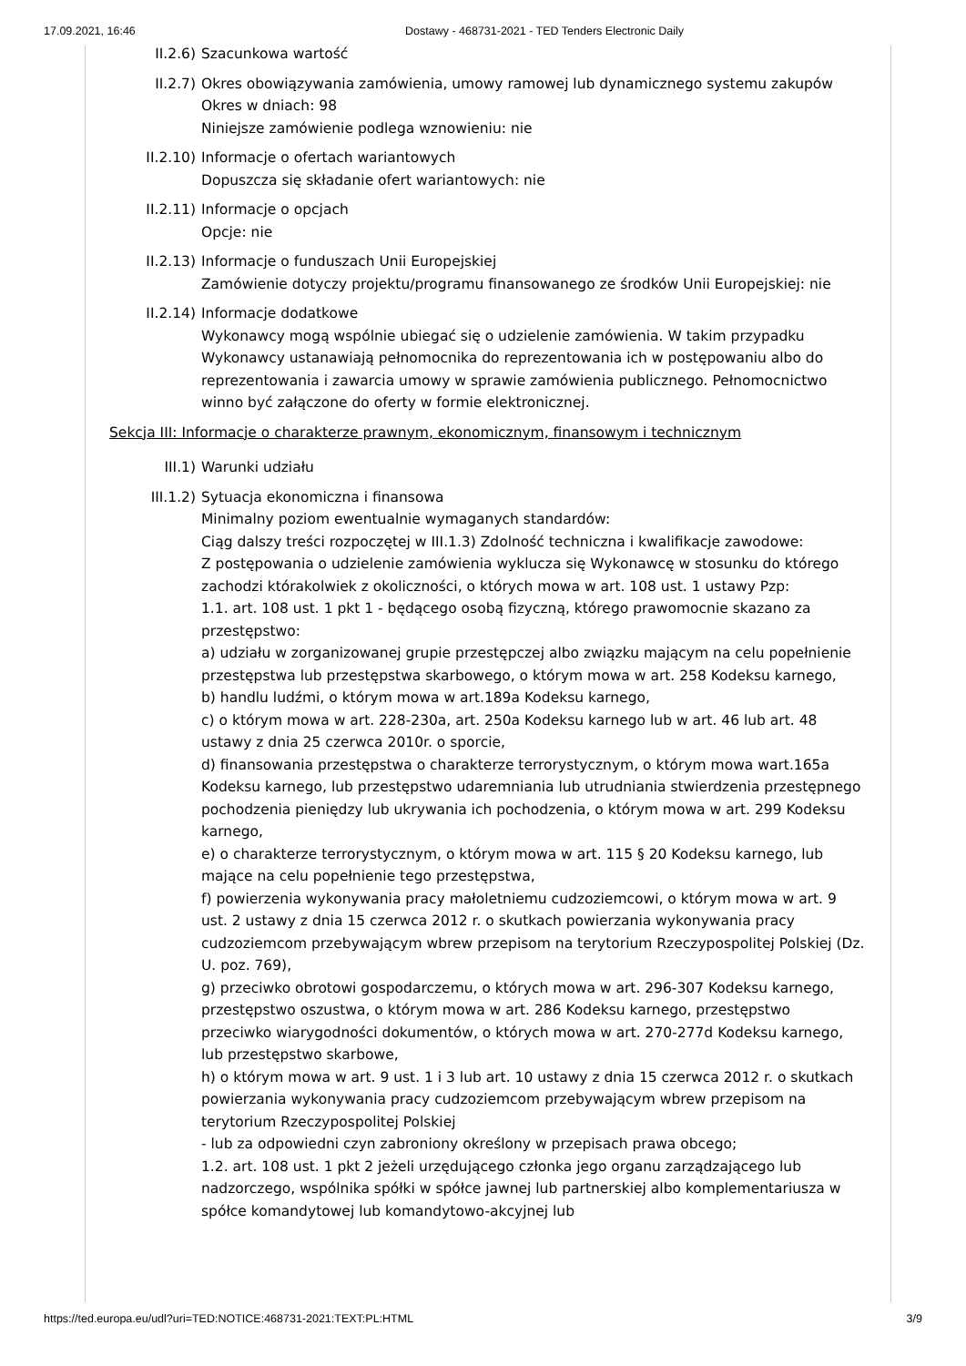17.09.2021, 16:46 Dostawy - 468731-2021 - TED Tenders Electronic Daily
II.2.6) Szacunkowa wartość
II.2.7) Okres obowiązywania zamówienia, umowy ramowej lub dynamicznego systemu zakupów
Okres w dniach: 98
Niniejsze zamówienie podlega wznowieniu: nie
II.2.10) Informacje o ofertach wariantowych
Dopuszcza się składanie ofert wariantowych: nie
II.2.11) Informacje o opcjach
Opcje: nie
II.2.13) Informacje o funduszach Unii Europejskiej
Zamówienie dotyczy projektu/programu finansowanego ze środków Unii Europejskiej: nie
II.2.14) Informacje dodatkowe
Wykonawcy mogą wspólnie ubiegać się o udzielenie zamówienia. W takim przypadku Wykonawcy ustanawiają pełnomocnika do reprezentowania ich w postępowaniu albo do reprezentowania i zawarcia umowy w sprawie zamówienia publicznego. Pełnomocnictwo winno być załączone do oferty w formie elektronicznej.
Sekcja III: Informacje o charakterze prawnym, ekonomicznym, finansowym i technicznym
III.1) Warunki udziału
III.1.2) Sytuacja ekonomiczna i finansowa
Minimalny poziom ewentualnie wymaganych standardów:
Ciąg dalszy treści rozpoczętej w III.1.3) Zdolność techniczna i kwalifikacje zawodowe:
Z postępowania o udzielenie zamówienia wyklucza się Wykonawcę w stosunku do którego zachodzi którakolwiek z okoliczności, o których mowa w art. 108 ust. 1 ustawy Pzp:
1.1. art. 108 ust. 1 pkt 1 - będącego osobą fizyczną, którego prawomocnie skazano za przestępstwo:
a) udziału w zorganizowanej grupie przestępczej albo związku mającym na celu popełnienie przestępstwa lub przestępstwa skarbowego, o którym mowa w art. 258 Kodeksu karnego,
b) handlu ludźmi, o którym mowa w art.189a Kodeksu karnego,
c) o którym mowa w art. 228-230a, art. 250a Kodeksu karnego lub w art. 46 lub art. 48 ustawy z dnia 25 czerwca 2010r. o sporcie,
d) finansowania przestępstwa o charakterze terrorystycznym, o którym mowa wart.165a Kodeksu karnego, lub przestępstwo udaremniania lub utrudniania stwierdzenia przestępnego pochodzenia pieniędzy lub ukrywania ich pochodzenia, o którym mowa w art. 299 Kodeksu karnego,
e) o charakterze terrorystycznym, o którym mowa w art. 115 § 20 Kodeksu karnego, lub mające na celu popełnienie tego przestępstwa,
f) powierzenia wykonywania pracy małoletniemu cudzoziemcowi, o którym mowa w art. 9 ust. 2 ustawy z dnia 15 czerwca 2012 r. o skutkach powierzania wykonywania pracy cudzoziemcom przebywającym wbrew przepisom na terytorium Rzeczypospolitej Polskiej (Dz. U. poz. 769),
g) przeciwko obrotowi gospodarczemu, o których mowa w art. 296-307 Kodeksu karnego, przestępstwo oszustwa, o którym mowa w art. 286 Kodeksu karnego, przestępstwo przeciwko wiarygodności dokumentów, o których mowa w art. 270-277d Kodeksu karnego, lub przestępstwo skarbowe,
h) o którym mowa w art. 9 ust. 1 i 3 lub art. 10 ustawy z dnia 15 czerwca 2012 r. o skutkach powierzania wykonywania pracy cudzoziemcom przebywającym wbrew przepisom na terytorium Rzeczypospolitej Polskiej
- lub za odpowiedni czyn zabroniony określony w przepisach prawa obcego;
1.2. art. 108 ust. 1 pkt 2 jeżeli urzędującego członka jego organu zarządzającego lub nadzorczego, wspólnika spółki w spółce jawnej lub partnerskiej albo komplementariusza w spółce komandytowej lub komandytowo-akcyjnej lub
https://ted.europa.eu/udl?uri=TED:NOTICE:468731-2021:TEXT:PL:HTML 3/9